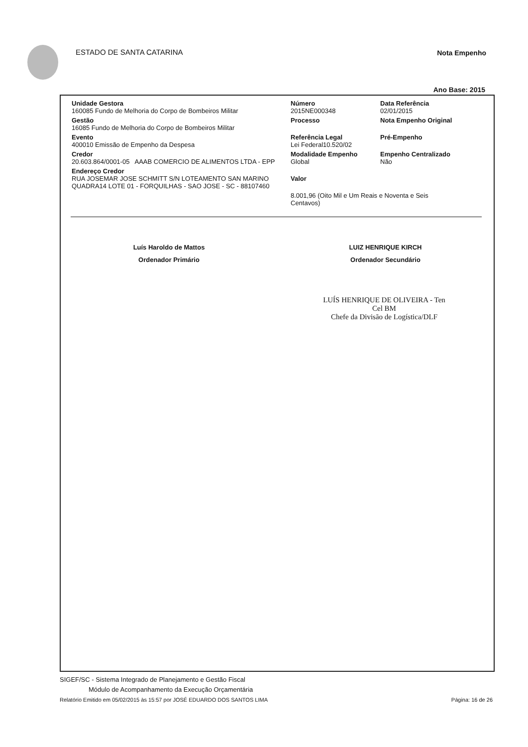ESTADO DE SANTA CATARINA Nota Empenho
Ano Base: 2015
Unidade Gestora
160085 Fundo de Melhoria do Corpo de Bombeiros Militar
Gestão
16085 Fundo de Melhoria do Corpo de Bombeiros Militar
Evento
400010 Emissão de Empenho da Despesa
Credor
20.603.864/0001-05 AAAB COMERCIO DE ALIMENTOS LTDA - EPP
Endereço Credor
RUA JOSEMAR JOSE SCHMITT S/N LOTEAMENTO SAN MARINO QUADRA14 LOTE 01 - FORQUILHAS - SAO JOSE - SC - 88107460
Número
2015NE000348
Processo
Referência Legal
Lei Federal10.520/02
Modalidade Empenho
Global
Valor
Data Referência
02/01/2015
Nota Empenho Original
Pré-Empenho
Empenho Centralizado
Não
8.001,96 (Oito Mil e Um Reais e Noventa e Seis Centavos)
Luís Haroldo de Mattos
Ordenador Primário
LUIZ HENRIQUE KIRCH
Ordenador Secundário
LUÍS HENRIQUE DE OLIVEIRA - Ten Cel BM
Chefe da Divisão de Logística/DLF
SIGEF/SC - Sistema Integrado de Planejamento e Gestão Fiscal
Módulo de Acompanhamento da Execução Orçamentária
Relatório Emitido em 05/02/2015 às 15:57 por JOSÉ EDUARDO DOS SANTOS LIMA Página: 16 de 26